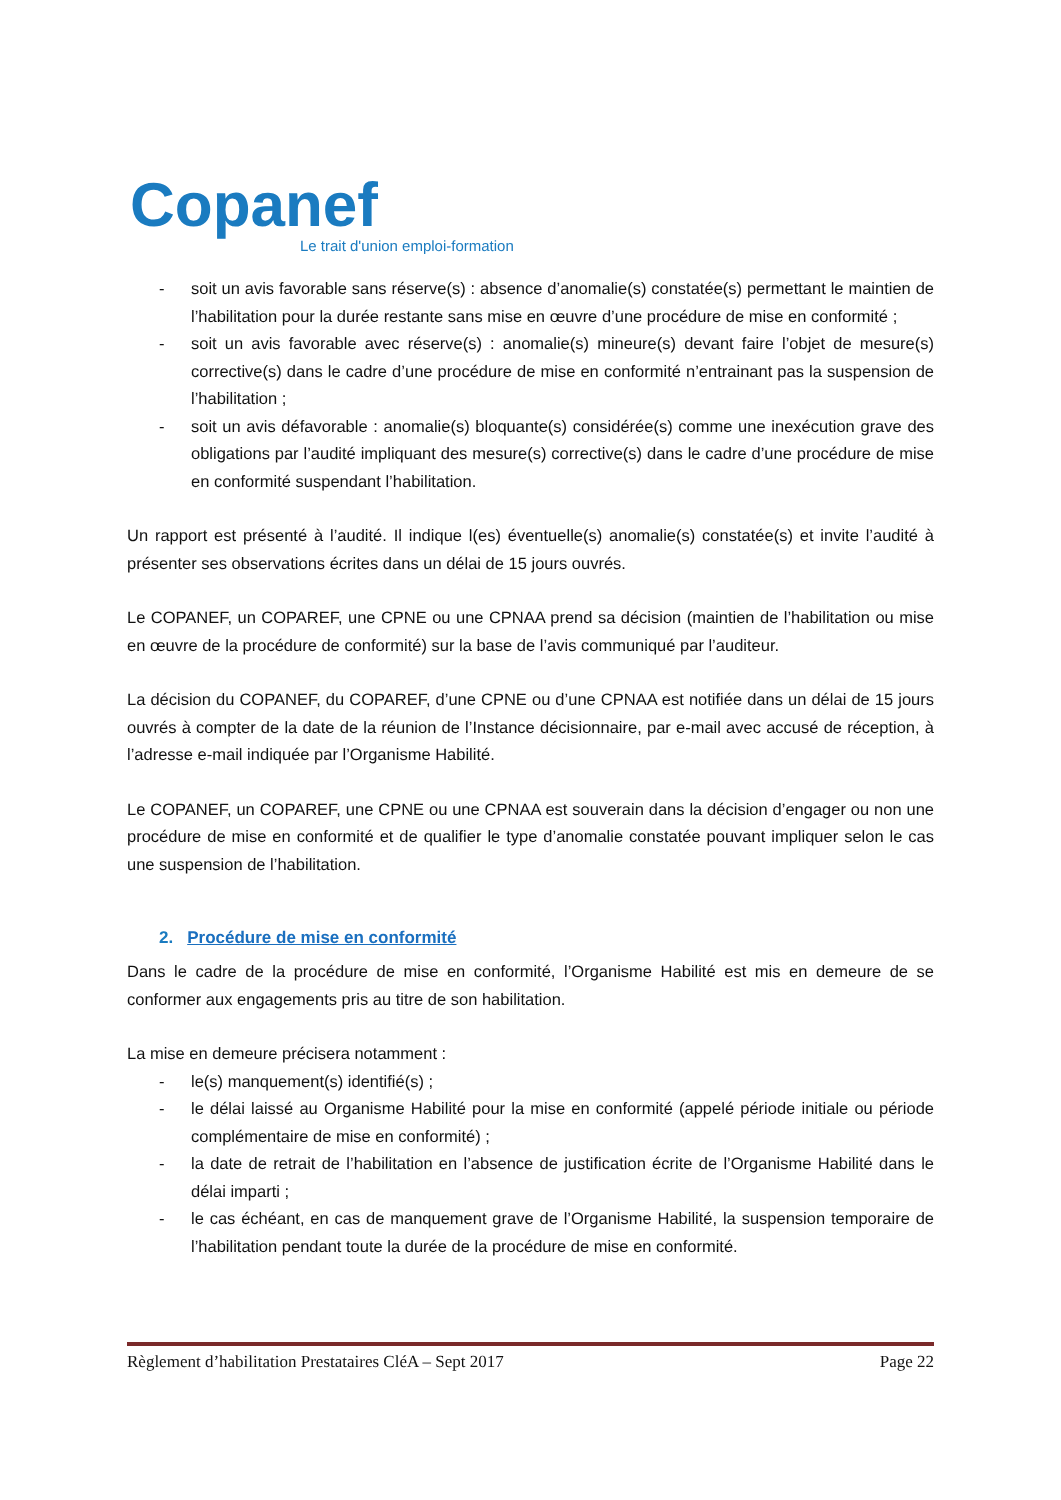Copanef
Le trait d'union emploi-formation
- soit un avis favorable sans réserve(s) : absence d’anomalie(s) constatée(s) permettant le maintien de l’habilitation pour la durée restante sans mise en œuvre d’une procédure de mise en conformité ;
- soit un avis favorable avec réserve(s) : anomalie(s) mineure(s) devant faire l’objet de mesure(s) corrective(s) dans le cadre d’une procédure de mise en conformité n’entrainant pas la suspension de l’habilitation ;
- soit un avis défavorable : anomalie(s) bloquante(s) considérée(s) comme une inexécution grave des obligations par l’audité impliquant des mesure(s) corrective(s) dans le cadre d’une procédure de mise en conformité suspendant l’habilitation.
Un rapport est présenté à l’audité. Il indique l(es) éventuelle(s) anomalie(s) constatée(s) et invite l’audité à présenter ses observations écrites dans un délai de 15 jours ouvrés.
Le COPANEF, un COPAREF, une CPNE ou une CPNAA prend sa décision (maintien de l’habilitation ou mise en œuvre de la procédure de conformité) sur la base de l’avis communiqué par l’auditeur.
La décision du COPANEF, du COPAREF, d’une CPNE ou d’une CPNAA est notifiée dans un délai de 15 jours ouvrés à compter de la date de la réunion de l’Instance décisionnaire, par e-mail avec accusé de réception, à l’adresse e-mail indiquée par l’Organisme Habilité.
Le COPANEF, un COPAREF, une CPNE ou une CPNAA est souverain dans la décision d’engager ou non une procédure de mise en conformité et de qualifier le type d’anomalie constatée pouvant impliquer selon le cas une suspension de l’habilitation.
2. Procédure de mise en conformité
Dans le cadre de la procédure de mise en conformité, l’Organisme Habilité est mis en demeure de se conformer aux engagements pris au titre de son habilitation.
La mise en demeure précisera notamment :
- le(s) manquement(s) identifié(s) ;
- le délai laissé au Organisme Habilité pour la mise en conformité (appelé période initiale ou période complémentaire de mise en conformité) ;
- la date de retrait de l’habilitation en l’absence de justification écrite de l’Organisme Habilité dans le délai imparti ;
- le cas échéant, en cas de manquement grave de l’Organisme Habilité, la suspension temporaire de l’habilitation pendant toute la durée de la procédure de mise en conformité.
Règlement d’habilitation Prestataires CléA – Sept 2017 Page 22